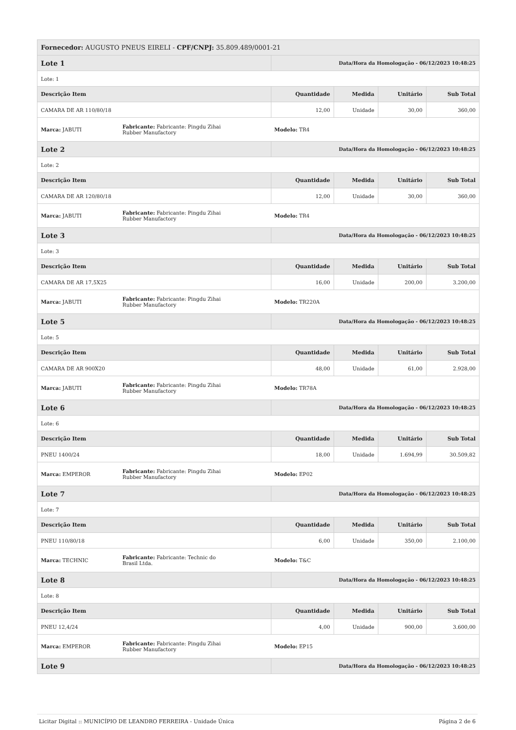| Fornecedor: AUGUSTO PNEUS EIRELI - CPF/CNPJ: 35.809.489/0001-21 | | | | | |
| Lote 1 | | Data/Hora da Homologação - 06/12/2023 10:48:25 | | | |
| Lote: 1 | | | | | |
| Descrição Item | | Quantidade | Medida | Unitário | Sub Total |
| CAMARA DE AR 110/80/18 | | 12,00 | Unidade | 30,00 | 360,00 |
| Marca: JABUTI | Fabricante: Fabricante: Pingdu Zihai Rubber Manufactory | Modelo: TR4 | | | |
| Lote 2 | | Data/Hora da Homologação - 06/12/2023 10:48:25 | | | |
| Lote: 2 | | | | | |
| Descrição Item | | Quantidade | Medida | Unitário | Sub Total |
| CAMARA DE AR 120/80/18 | | 12,00 | Unidade | 30,00 | 360,00 |
| Marca: JABUTI | Fabricante: Fabricante: Pingdu Zihai Rubber Manufactory | Modelo: TR4 | | | |
| Lote 3 | | Data/Hora da Homologação - 06/12/2023 10:48:25 | | | |
| Lote: 3 | | | | | |
| Descrição Item | | Quantidade | Medida | Unitário | Sub Total |
| CAMARA DE AR 17,5X25 | | 16,00 | Unidade | 200,00 | 3.200,00 |
| Marca: JABUTI | Fabricante: Fabricante: Pingdu Zihai Rubber Manufactory | Modelo: TR220A | | | |
| Lote 5 | | Data/Hora da Homologação - 06/12/2023 10:48:25 | | | |
| Lote: 5 | | | | | |
| Descrição Item | | Quantidade | Medida | Unitário | Sub Total |
| CAMARA DE AR 900X20 | | 48,00 | Unidade | 61,00 | 2.928,00 |
| Marca: JABUTI | Fabricante: Fabricante: Pingdu Zihai Rubber Manufactory | Modelo: TR78A | | | |
| Lote 6 | | Data/Hora da Homologação - 06/12/2023 10:48:25 | | | |
| Lote: 6 | | | | | |
| Descrição Item | | Quantidade | Medida | Unitário | Sub Total |
| PNEU 1400/24 | | 18,00 | Unidade | 1.694,99 | 30.509,82 |
| Marca: EMPEROR | Fabricante: Fabricante: Pingdu Zihai Rubber Manufactory | Modelo: EP02 | | | |
| Lote 7 | | Data/Hora da Homologação - 06/12/2023 10:48:25 | | | |
| Lote: 7 | | | | | |
| Descrição Item | | Quantidade | Medida | Unitário | Sub Total |
| PNEU 110/80/18 | | 6,00 | Unidade | 350,00 | 2.100,00 |
| Marca: TECHNIC | Fabricante: Fabricante: Technic do Brasil Ltda. | Modelo: T&C | | | |
| Lote 8 | | Data/Hora da Homologação - 06/12/2023 10:48:25 | | | |
| Lote: 8 | | | | | |
| Descrição Item | | Quantidade | Medida | Unitário | Sub Total |
| PNEU 12,4/24 | | 4,00 | Unidade | 900,00 | 3.600,00 |
| Marca: EMPEROR | Fabricante: Fabricante: Pingdu Zihai Rubber Manufactory | Modelo: EP15 | | | |
| Lote 9 | | Data/Hora da Homologação - 06/12/2023 10:48:25 | | | |
Licitar Digital :: MUNICÍPIO DE LEANDRO FERREIRA - Unidade Única Página 2 de 6